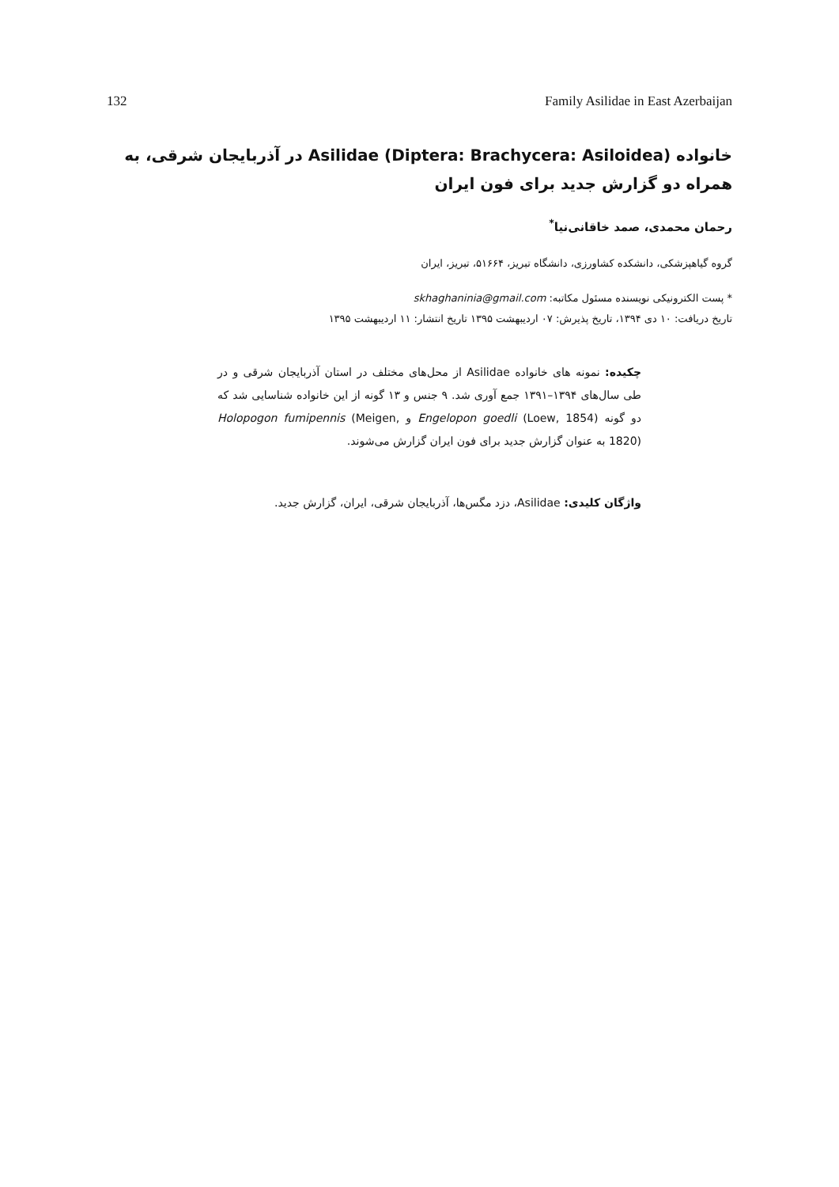132 Family Asilidae in East Azerbaijan
خانواده Asilidae (Diptera: Brachycera: Asiloidea) در آذربایجان شرقی، به همراه دو گزارش جدید برای فون ایران
رحمان محمدی، صمد خاقانی‌نیا<sup>*</sup>
گروه گیاهپزشکی، دانشکده کشاورزی، دانشگاه تبریز، ۵۱۶۶۴، تبریز، ایران
* پست الکترونیکی نویسنده مسئول مکاتبه: skhaghaninia@gmail.com
تاریخ دریافت: ۱۰ دی ۱۳۹۴، تاریخ پذیرش: ۰۷ اردیبهشت ۱۳۹۵ تاریخ انتشار: ۱۱ اردیبهشت ۱۳۹۵
چکیده: نمونه های خانواده Asilidae از محل‌های مختلف در استان آذربایجان شرقی و در طی سال‌های ۱۳۹۴–۱۳۹۱ جمع آوری شد. ۹ جنس و ۱۳ گونه از این خانواده شناسایی شد که دو گونه Engelopon goedli (Loew, 1854) و Holopogon fumipennis (Meigen, 1820) به عنوان گزارش جدید برای فون ایران گزارش می‌شوند.
واژگان کلیدی: Asilidae، دزد مگس‌ها، آذربایجان شرقی، ایران، گزارش جدید.